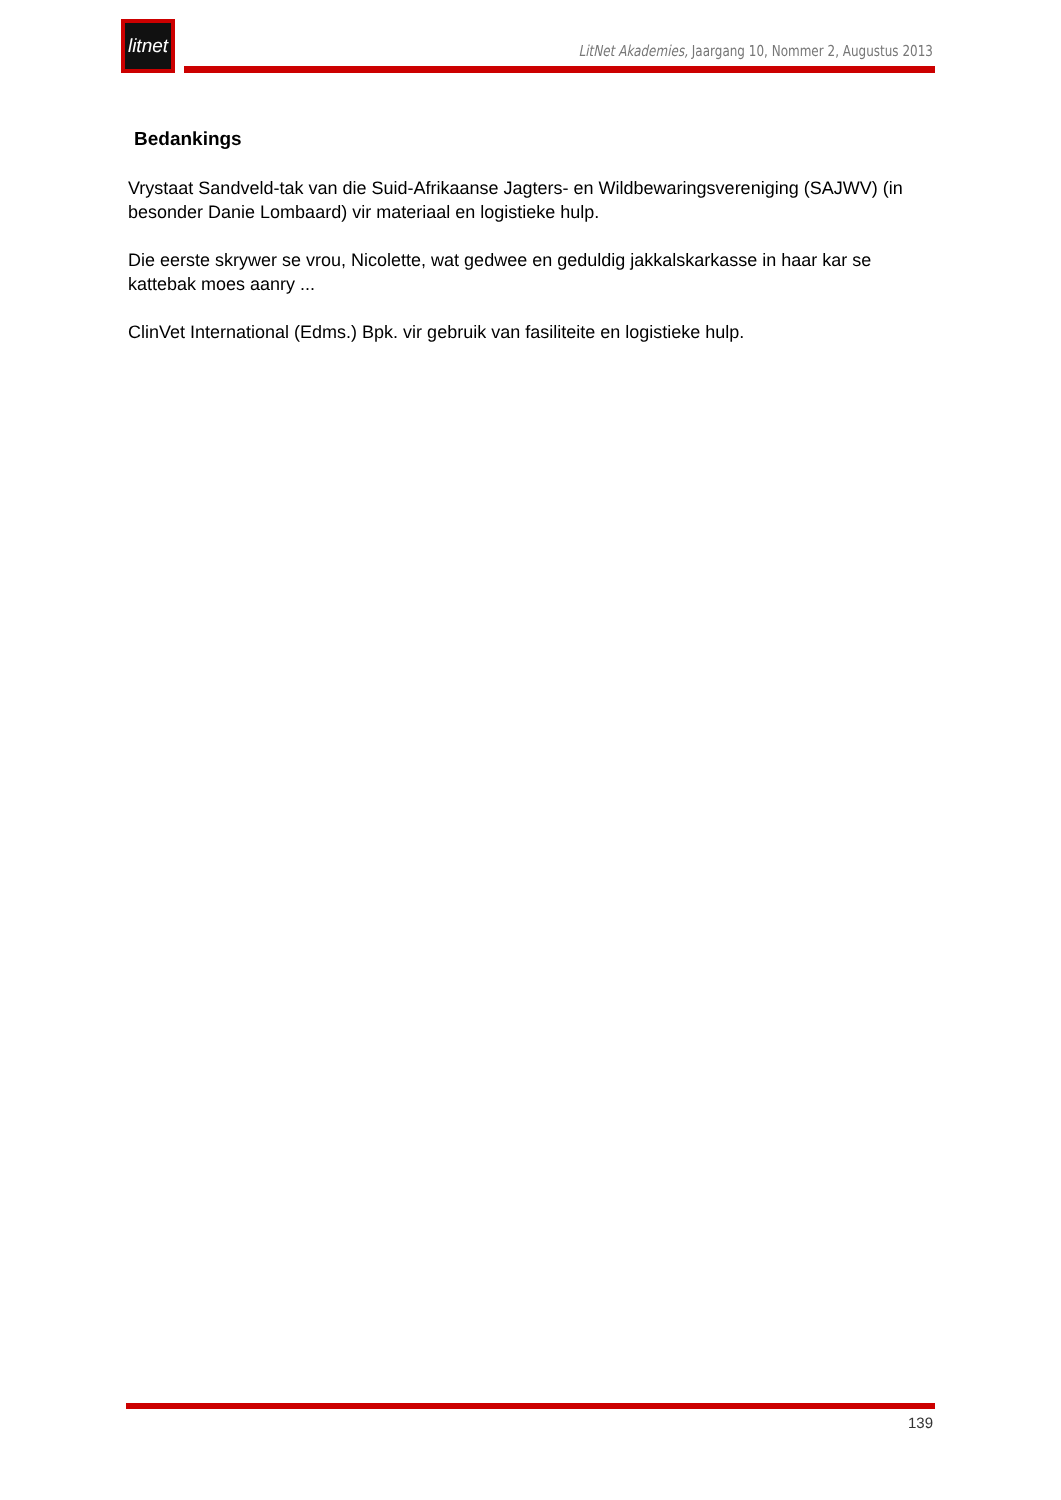litnet
LitNet Akademies, Jaargang 10, Nommer 2, Augustus 2013
Bedankings
Vrystaat Sandveld-tak van die Suid-Afrikaanse Jagters- en Wildbewaringsvereniging (SAJWV) (in besonder Danie Lombaard) vir materiaal en logistieke hulp.
Die eerste skrywer se vrou, Nicolette, wat gedwee en geduldig jakkalskarkasse in haar kar se kattebak moes aanry ...
ClinVet International (Edms.) Bpk. vir gebruik van fasiliteite en logistieke hulp.
139